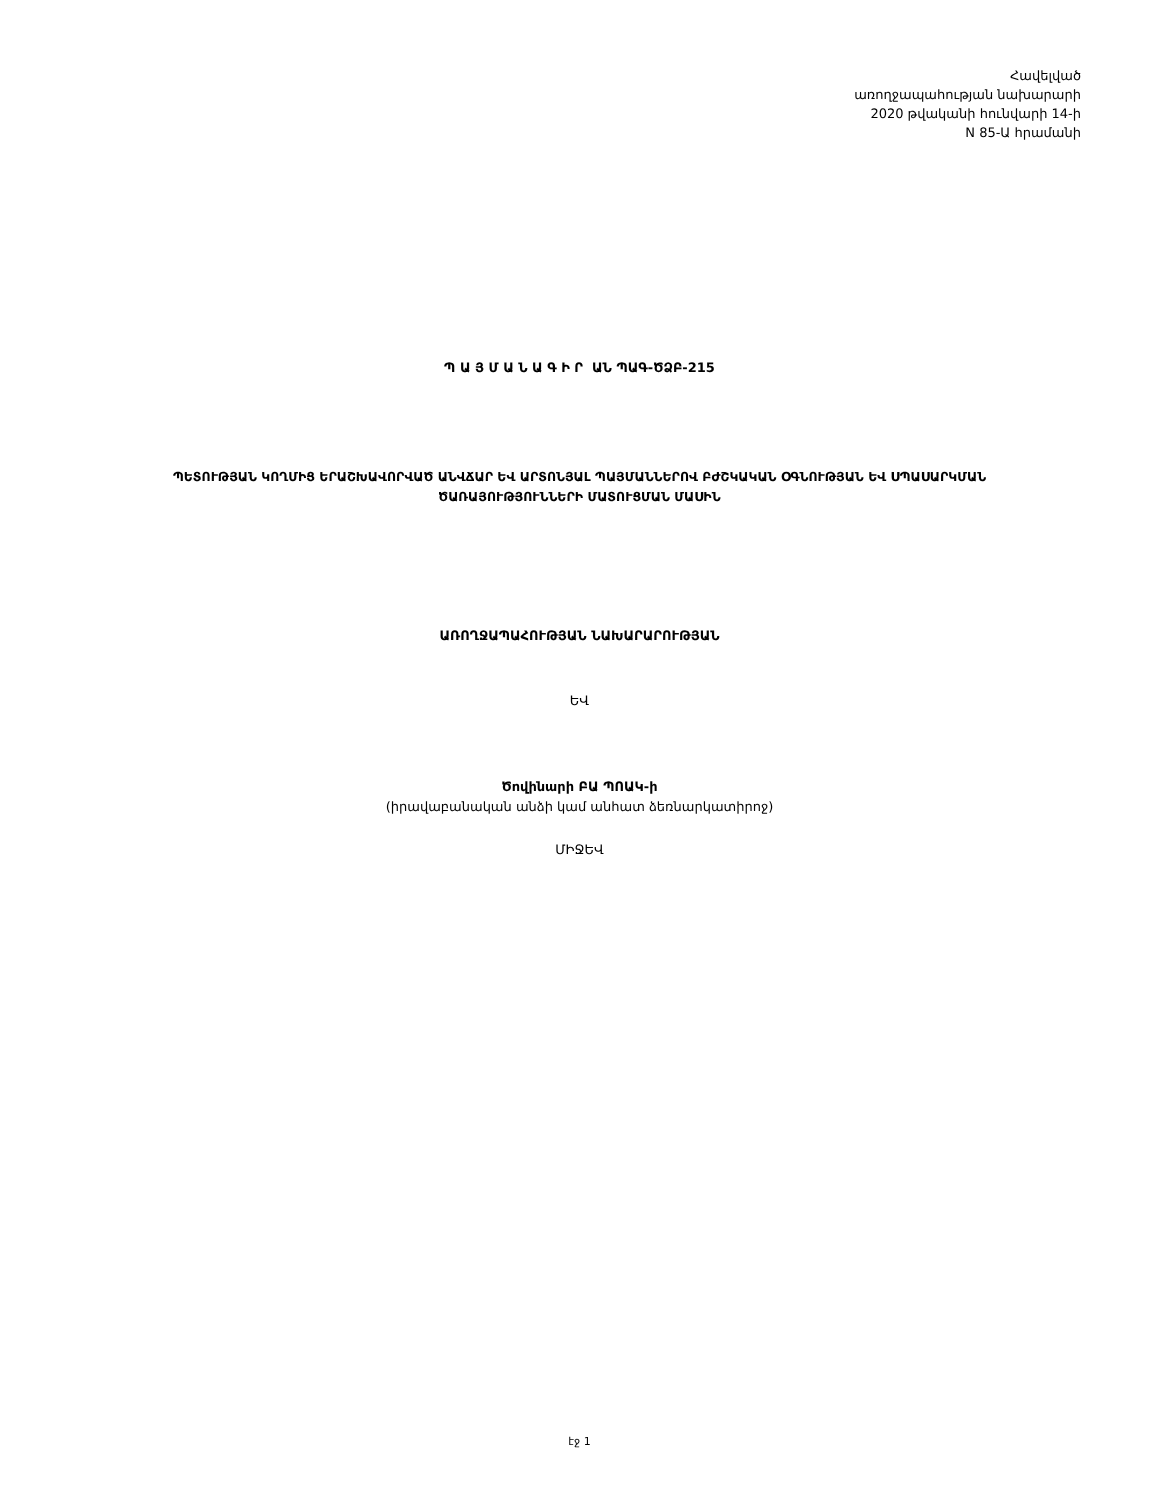Հավելված
առողջապահության նախարարի
2020 թվականի հունվարի 14-ի
N 85-Ա հրամանի
Պ Ա Յ Մ Ա Ն Ա Գ Ի Ր ԱՆ ՊԱԳ-ԾՁԲ-215
ՊԵՏՈՒԹՅԱՆ ԿՈՂՄԻՑ ԵՐԱՇԽԱՎՈՐՎԱԾ ԱՆՎՃԱՐ ԵՎ ԱՐՏՈՆՅԱԼ ՊԱՅՄԱՆՆԵՐՈՎ ԲԺՇԿԱԿԱՆ ՕԳՆՈՒԹՅԱՆ ԵՎ ՍՊԱՍԱՐԿՄԱՆ ԾԱՌԱՅՈՒԹՅՈՒՆՆԵՐԻ ՄԱՏՈՒՑՄԱՆ ՄԱՍԻՆ
ԱՌՈՂՋԱՊԱՀՈՒԹՅԱՆ ՆԱԽԱՐԱՐՈՒԹՅԱՆ
ԵՎ
Ծովինարի ԲԱ ՊՈԱԿ-ի
(իրավաբանական անձի կամ անհատ ձեռնարկատիրոջ)
ՄԻՋԵՎ
էջ 1